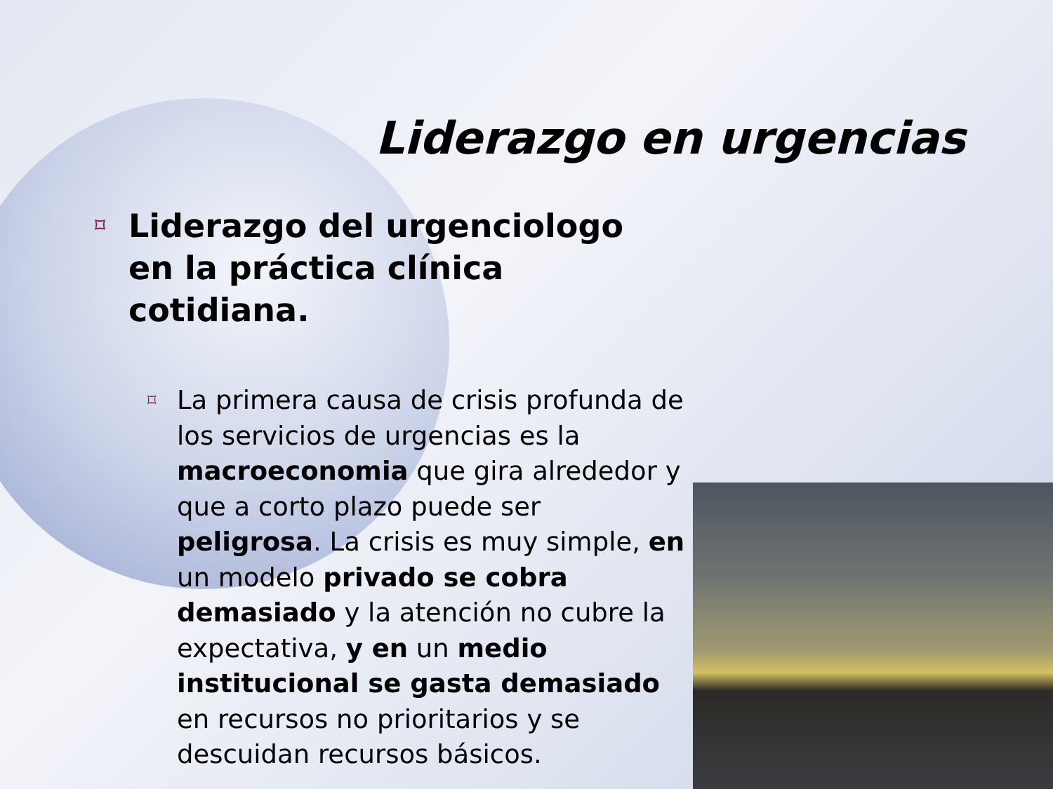Liderazgo en urgencias
⌑
Liderazgo del urgenciologo en la práctica clínica cotidiana.
⌑
La primera causa de crisis profunda de los servicios de urgencias es la macroeconomia que gira alrededor y que a corto plazo puede ser peligrosa. La crisis es muy simple, en un modelo privado se cobra demasiado y la atención no cubre la expectativa, y en un medio institucional se gasta demasiado en recursos no prioritarios y se descuidan recursos básicos.